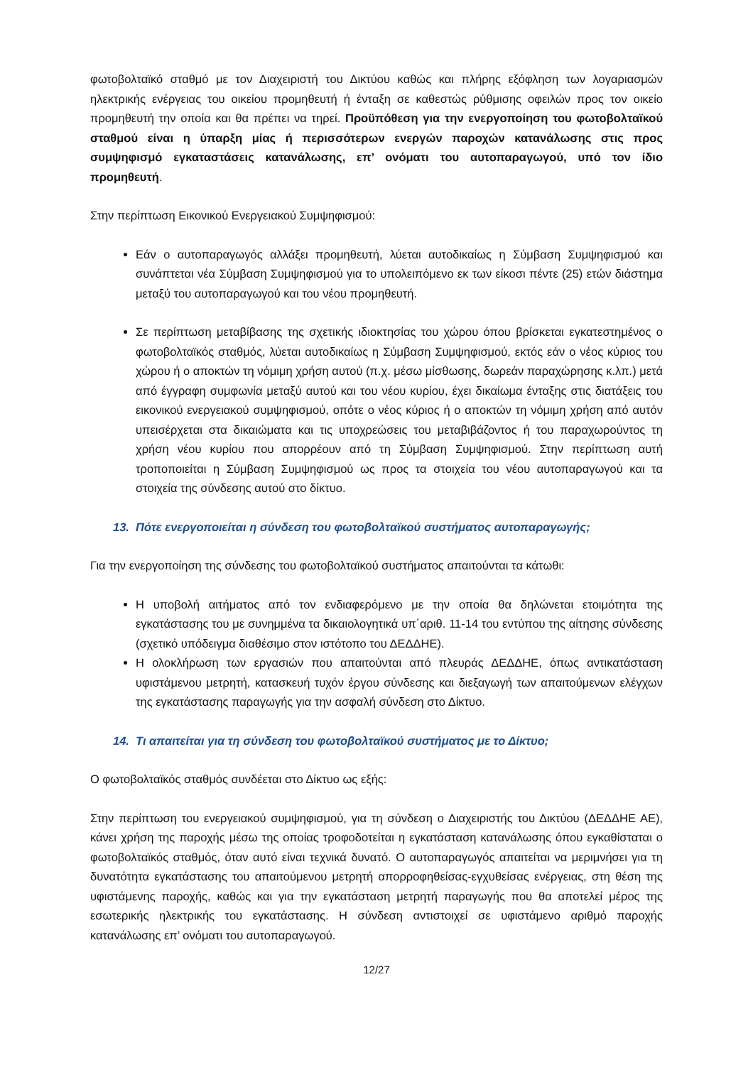φωτοβολταϊκό σταθμό με τον Διαχειριστή του Δικτύου καθώς και πλήρης εξόφληση των λογαριασμών ηλεκτρικής ενέργειας του οικείου προμηθευτή ή ένταξη σε καθεστώς ρύθμισης οφειλών προς τον οικείο προμηθευτή την οποία και θα πρέπει να τηρεί. Προϋπόθεση για την ενεργοποίηση του φωτοβολταϊκού σταθμού είναι η ύπαρξη μίας ή περισσότερων ενεργών παροχών κατανάλωσης στις προς συμψηφισμό εγκαταστάσεις κατανάλωσης, επ’ ονόματι του αυτοπαραγωγού, υπό τον ίδιο προμηθευτή.
Στην περίπτωση Εικονικού Ενεργειακού Συμψηφισμού:
Εάν ο αυτοπαραγωγός αλλάξει προμηθευτή, λύεται αυτοδικαίως η Σύμβαση Συμψηφισμού και συνάπτεται νέα Σύμβαση Συμψηφισμού για το υπολειπόμενο εκ των είκοσι πέντε (25) ετών διάστημα μεταξύ του αυτοπαραγωγού και του νέου προμηθευτή.
Σε περίπτωση μεταβίβασης της σχετικής ιδιοκτησίας του χώρου όπου βρίσκεται εγκατεστημένος ο φωτοβολταϊκός σταθμός, λύεται αυτοδικαίως η Σύμβαση Συμψηφισμού, εκτός εάν ο νέος κύριος του χώρου ή ο αποκτών τη νόμιμη χρήση αυτού (π.χ. μέσω μίσθωσης, δωρεάν παραχώρησης κ.λπ.) μετά από έγγραφη συμφωνία μεταξύ αυτού και του νέου κυρίου, έχει δικαίωμα ένταξης στις διατάξεις του εικονικού ενεργειακού συμψηφισμού, οπότε ο νέος κύριος ή ο αποκτών τη νόμιμη χρήση από αυτόν υπεισέρχεται στα δικαιώματα και τις υποχρεώσεις του μεταβιβάζοντος ή του παραχωρούντος τη χρήση νέου κυρίου που απορρέουν από τη Σύμβαση Συμψηφισμού. Στην περίπτωση αυτή τροποποιείται η Σύμβαση Συμψηφισμού ως προς τα στοιχεία του νέου αυτοπαραγωγού και τα στοιχεία της σύνδεσης αυτού στο δίκτυο.
13. Πότε ενεργοποιείται η σύνδεση του φωτοβολταϊκού συστήματος αυτοπαραγωγής;
Για την ενεργοποίηση της σύνδεσης του φωτοβολταϊκού συστήματος απαιτούνται τα κάτωθι:
Η υποβολή αιτήματος από τον ενδιαφερόμενο με την οποία θα δηλώνεται ετοιμότητα της εγκατάστασης του με συνημμένα τα δικαιολογητικά υπ΄αριθ. 11-14 του εντύπου της αίτησης σύνδεσης (σχετικό υπόδειγμα διαθέσιμο στον ιστότοπο του ΔΕΔΔΗΕ).
Η ολοκλήρωση των εργασιών που απαιτούνται από πλευράς ΔΕΔΔΗΕ, όπως αντικατάσταση υφιστάμενου μετρητή, κατασκευή τυχόν έργου σύνδεσης και διεξαγωγή των απαιτούμενων ελέγχων της εγκατάστασης παραγωγής για την ασφαλή σύνδεση στο Δίκτυο.
14. Τι απαιτείται για τη σύνδεση του φωτοβολταϊκού συστήματος με το Δίκτυο;
Ο φωτοβολταϊκός σταθμός συνδέεται στο Δίκτυο ως εξής:
Στην περίπτωση του ενεργειακού συμψηφισμού, για τη σύνδεση ο Διαχειριστής του Δικτύου (ΔΕΔΔΗΕ ΑΕ), κάνει χρήση της παροχής μέσω της οποίας τροφοδοτείται η εγκατάσταση κατανάλωσης όπου εγκαθίσταται ο φωτοβολταϊκός σταθμός, όταν αυτό είναι τεχνικά δυνατό. Ο αυτοπαραγωγός απαιτείται να μεριμνήσει για τη δυνατότητα εγκατάστασης του απαιτούμενου μετρητή απορροφηθείσας-εγχυθείσας ενέργειας, στη θέση της υφιστάμενης παροχής, καθώς και για την εγκατάσταση μετρητή παραγωγής που θα αποτελεί μέρος της εσωτερικής ηλεκτρικής του εγκατάστασης. Η σύνδεση αντιστοιχεί σε υφιστάμενο αριθμό παροχής κατανάλωσης επ’ ονόματι του αυτοπαραγωγού.
12/27